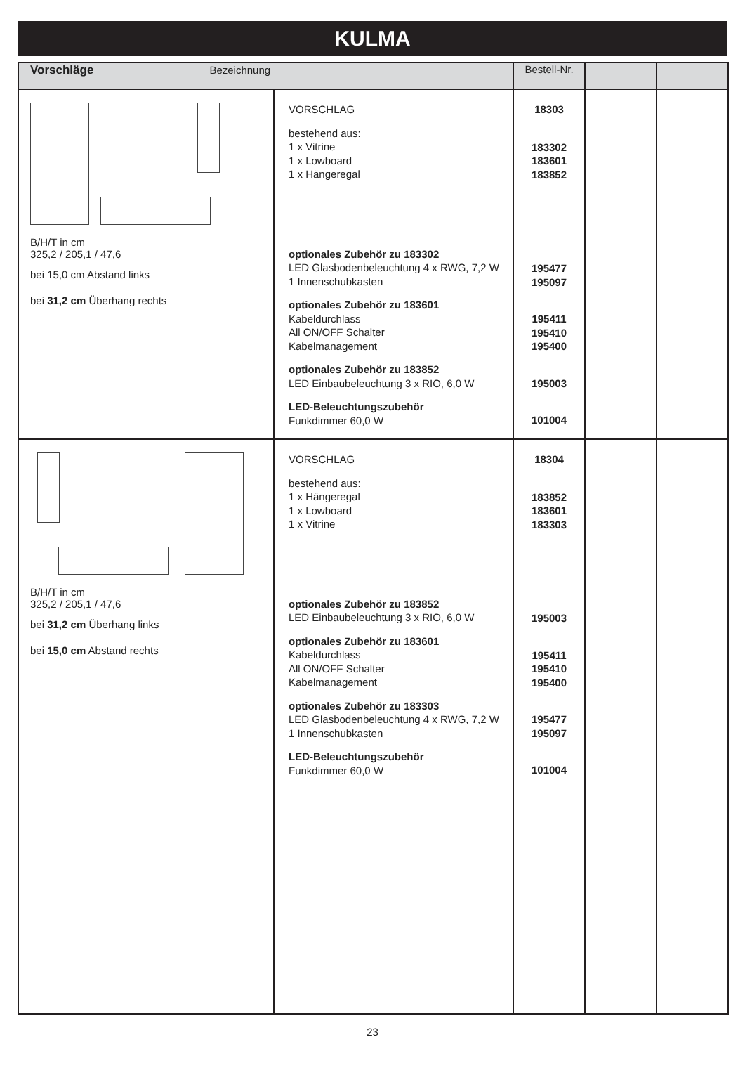KULMA
| Vorschläge Bezeichnung | | Bestell-Nr. | | |
| --- | --- | --- | --- | --- |
| B/H/T in cm 325,2 / 205,1 / 47,6 bei 15,0 cm Abstand links bei 31,2 cm Überhang rechts | VORSCHLAG bestehend aus: 1 x Vitrine 1 x Lowboard 1 x Hängeregal optionales Zubehör zu 183302 LED Glasbodenbeleuchtung 4 x RWG, 7,2 W 1 Innenschubkasten optionales Zubehör zu 183601 Kabeldurchlass All ON/OFF Schalter Kabelmanagement optionales Zubehör zu 183852 LED Einbaubeleuchtung 3 x RIO, 6,0 W LED-Beleuchtungszubehör Funkdimmer 60,0 W | 18303 183302 183601 183852 195477 195097 195411 195410 195400 195003 101004 | | |
| B/H/T in cm 325,2 / 205,1 / 47,6 bei 31,2 cm Überhang links bei 15,0 cm Abstand rechts | VORSCHLAG bestehend aus: 1 x Hängeregal 1 x Lowboard 1 x Vitrine optionales Zubehör zu 183852 LED Einbaubeleuchtung 3 x RIO, 6,0 W optionales Zubehör zu 183601 Kabeldurchlass All ON/OFF Schalter Kabelmanagement optionales Zubehör zu 183303 LED Glasbodenbeleuchtung 4 x RWG, 7,2 W 1 Innenschubkasten LED-Beleuchtungszubehör Funkdimmer 60,0 W | 18304 183852 183601 183303 195003 195411 195410 195400 195477 195097 101004 | | |
23